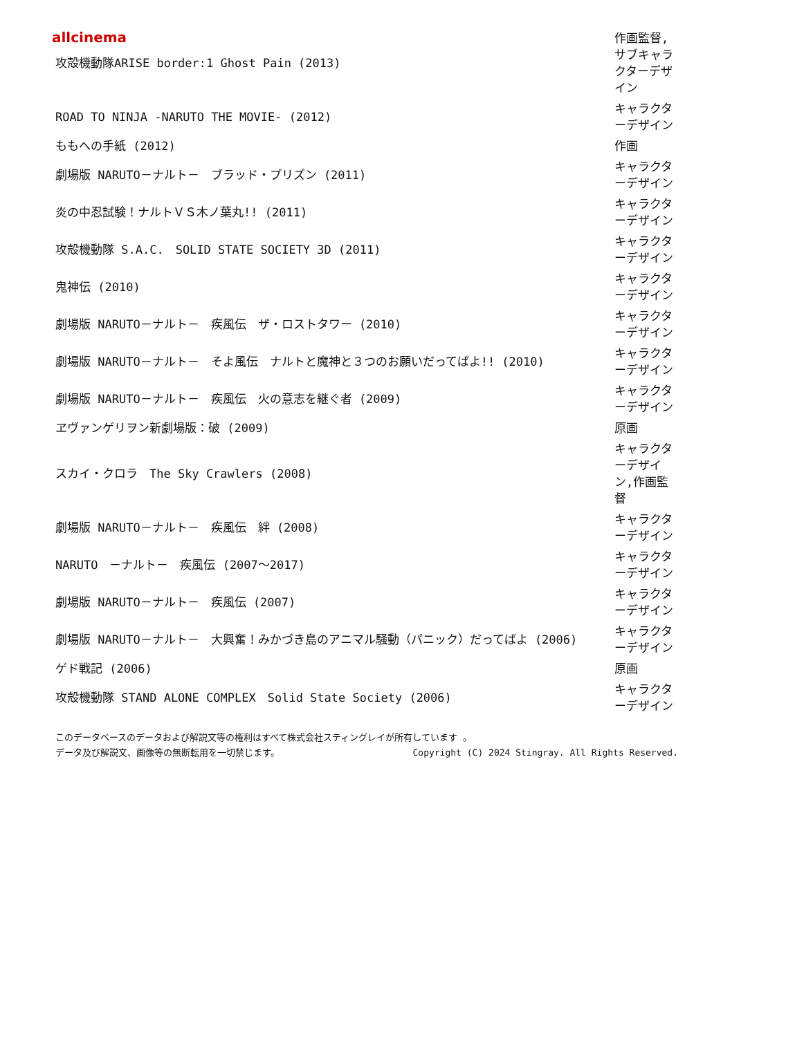allcinema
| 攻殻機動隊ARISE border:1 Ghost Pain (2013) | 作画監督,サブキャラクターデザイン |
| ROAD TO NINJA -NARUTO THE MOVIE- (2012) | キャラクターデザイン |
| ももへの手紙 (2012) | 作画 |
| 劇場版 NARUTO－ナルト－ ブラッド・プリズン (2011) | キャラクターデザイン |
| 炎の中忍試験！ナルトＶＳ木ノ葉丸!! (2011) | キャラクターデザイン |
| 攻殻機動隊 S.A.C. SOLID STATE SOCIETY 3D (2011) | キャラクターデザイン |
| 鬼神伝 (2010) | キャラクターデザイン |
| 劇場版 NARUTO－ナルト－ 疾風伝 ザ・ロストタワー (2010) | キャラクターデザイン |
| 劇場版 NARUTO－ナルト－ そよ風伝 ナルトと魔神と３つのお願いだってばよ!! (2010) | キャラクターデザイン |
| 劇場版 NARUTO－ナルト－ 疾風伝 火の意志を継ぐ者 (2009) | キャラクターデザイン |
| ヱヴァンゲリヲン新劇場版：破 (2009) | 原画 |
| スカイ・クロラ The Sky Crawlers (2008) | キャラクターデザイン,作画監督 |
| 劇場版 NARUTO－ナルト－ 疾風伝 絆 (2008) | キャラクターデザイン |
| NARUTO －ナルト－ 疾風伝 (2007～2017) | キャラクターデザイン |
| 劇場版 NARUTO－ナルト－ 疾風伝 (2007) | キャラクターデザイン |
| 劇場版 NARUTO－ナルト－ 大興奮！みかづき島のアニマル騒動（パニック）だってばよ (2006) | キャラクターデザイン |
| ゲド戦記 (2006) | 原画 |
| 攻殻機動隊 STAND ALONE COMPLEX Solid State Society (2006) | キャラクターデザイン |
このデータベースのデータおよび解説文等の権利はすべて株式会社スティングレイが所有しています 。
データ及び解説文、画像等の無断転用を一切禁じます。 Copyright (C) 2024 Stingray. All Rights Reserved.